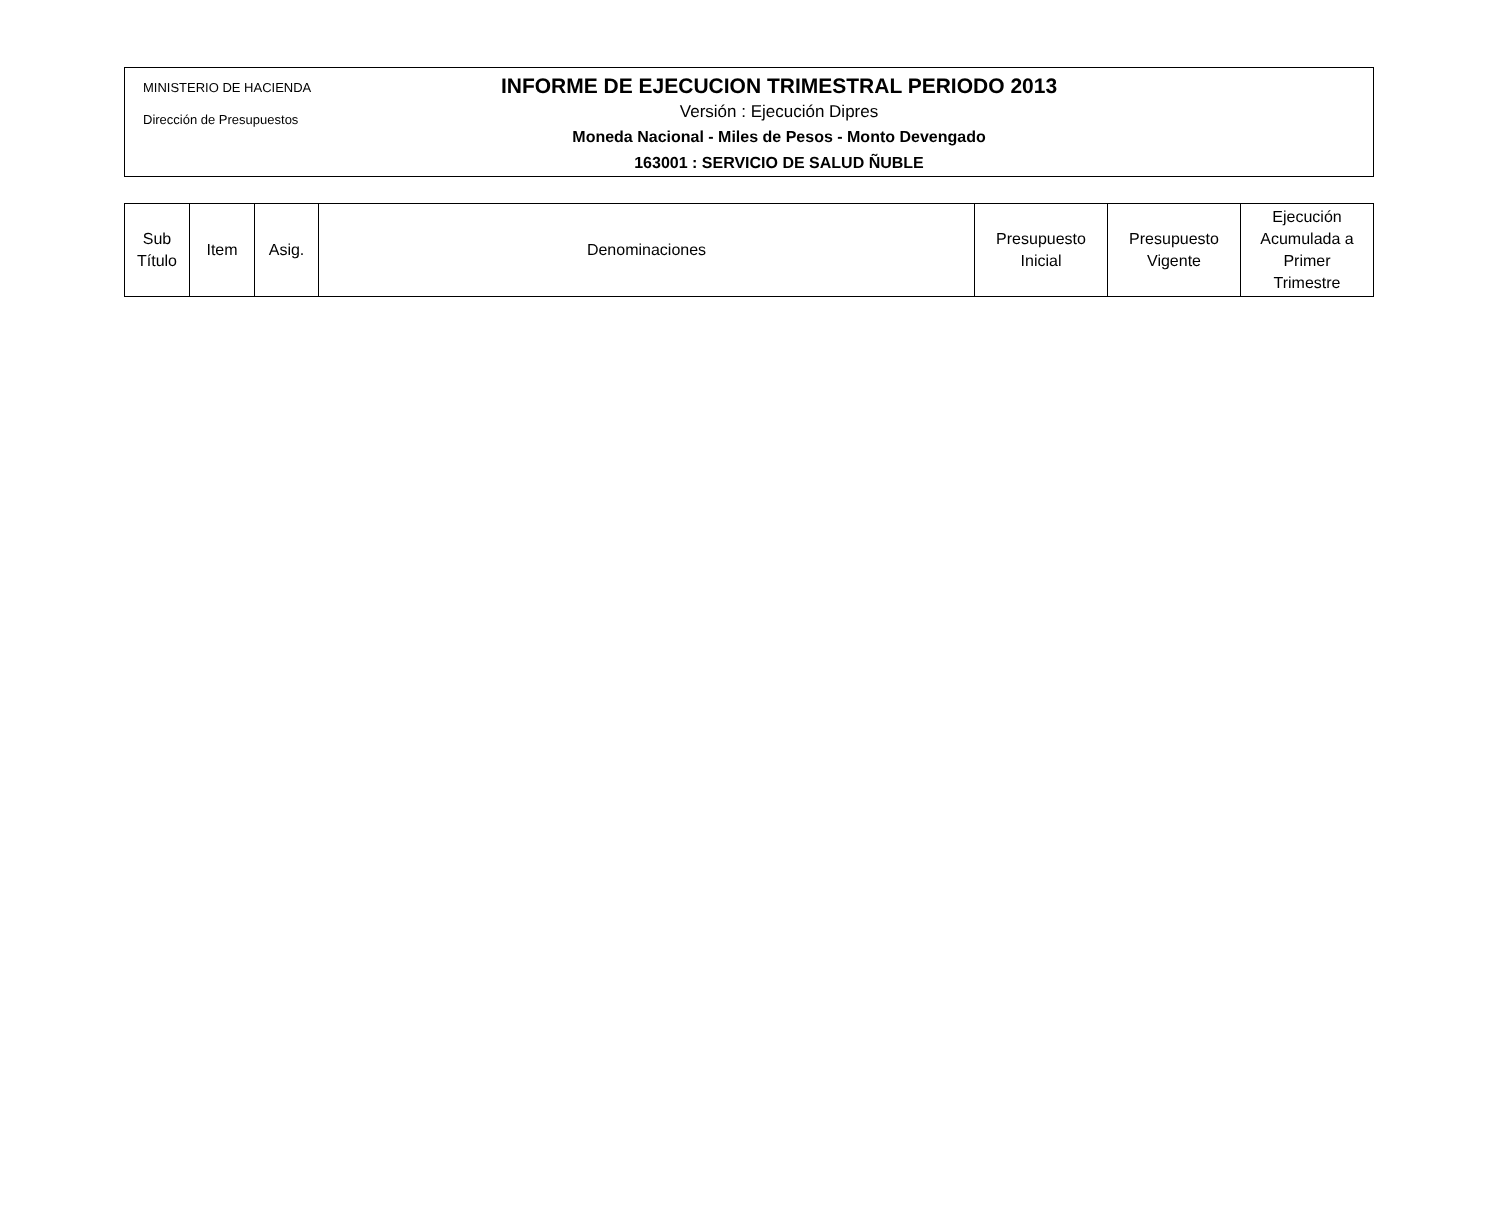MINISTERIO DE HACIENDA
Dirección de Presupuestos
INFORME DE EJECUCION TRIMESTRAL PERIODO 2013
Versión : Ejecución Dipres
Moneda Nacional - Miles de Pesos - Monto Devengado
163001 : SERVICIO DE SALUD ÑUBLE
| Sub Título | Item | Asig. | Denominaciones | Presupuesto Inicial | Presupuesto Vigente | Ejecución Acumulada a Primer Trimestre |
| --- | --- | --- | --- | --- | --- | --- |